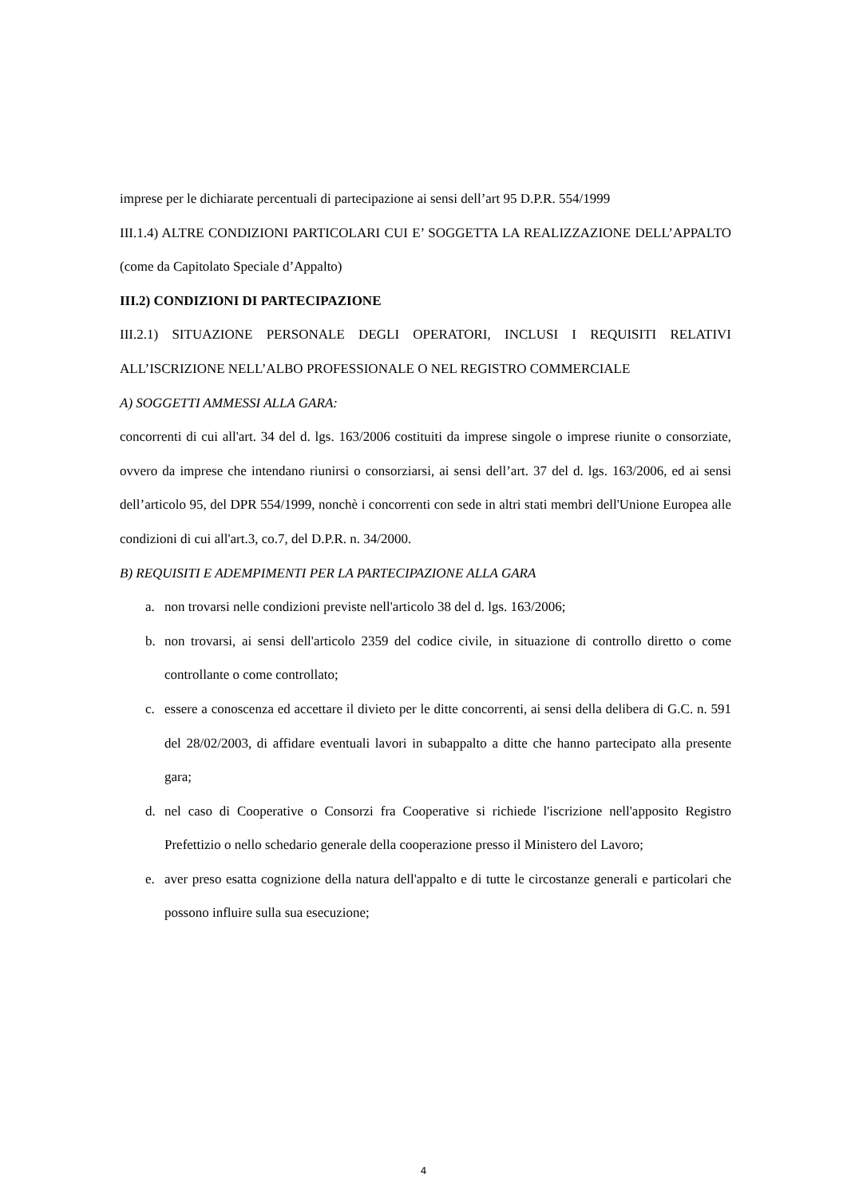imprese per le dichiarate percentuali di partecipazione ai sensi dell’art 95 D.P.R. 554/1999
III.1.4) ALTRE CONDIZIONI PARTICOLARI CUI E’ SOGGETTA LA REALIZZAZIONE DELL’APPALTO (come da Capitolato Speciale d’Appalto)
III.2) CONDIZIONI DI PARTECIPAZIONE
III.2.1) SITUAZIONE PERSONALE DEGLI OPERATORI, INCLUSI I REQUISITI RELATIVI ALL’ISCRIZIONE NELL’ALBO PROFESSIONALE O NEL REGISTRO COMMERCIALE
A) SOGGETTI AMMESSI ALLA GARA:
concorrenti di cui all'art. 34 del d. lgs. 163/2006 costituiti da imprese singole o imprese riunite o consorziate, ovvero da imprese che intendano riunirsi o consorziarsi, ai sensi dell’art. 37 del d. lgs. 163/2006, ed ai sensi dell’articolo 95, del DPR 554/1999, nonchè i concorrenti con sede in altri stati membri dell'Unione Europea alle condizioni di cui all'art.3, co.7, del D.P.R. n. 34/2000.
B) REQUISITI E ADEMPIMENTI PER LA PARTECIPAZIONE ALLA GARA
a. non trovarsi nelle condizioni previste nell'articolo 38 del d. lgs. 163/2006;
b. non trovarsi, ai sensi dell'articolo 2359 del codice civile, in situazione di controllo diretto o come controllante o come controllato;
c. essere a conoscenza ed accettare il divieto per le ditte concorrenti, ai sensi della delibera di G.C. n. 591 del 28/02/2003, di affidare eventuali lavori in subappalto a ditte che hanno partecipato alla presente gara;
d. nel caso di Cooperative o Consorzi fra Cooperative si richiede l'iscrizione nell'apposito Registro Prefettizio o nello schedario generale della cooperazione presso il Ministero del Lavoro;
e. aver preso esatta cognizione della natura dell'appalto e di tutte le circostanze generali e particolari che possono influire sulla sua esecuzione;
4